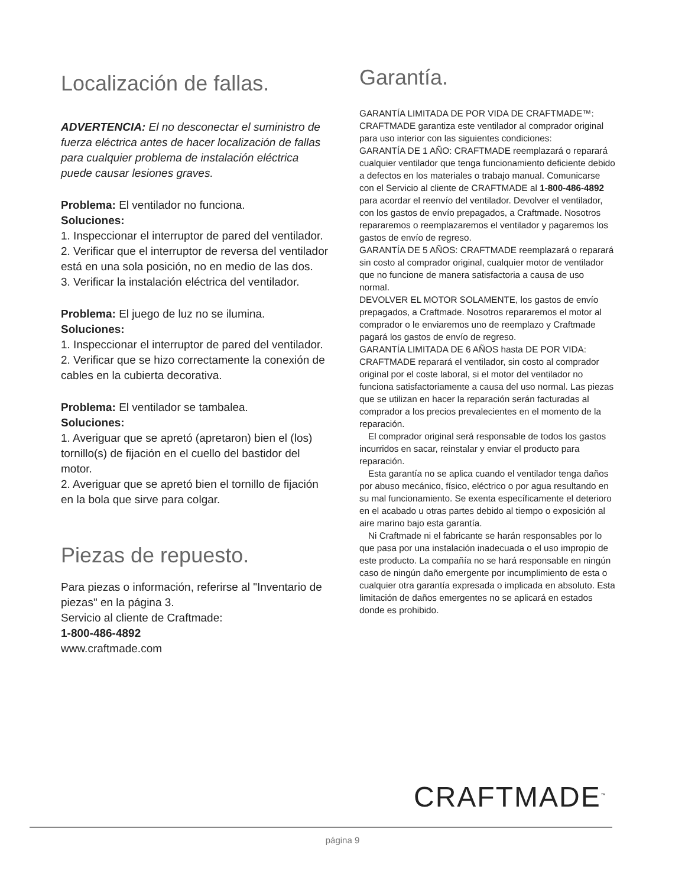Localización de fallas.
ADVERTENCIA: El no desconectar el suministro de fuerza eléctrica antes de hacer localización de fallas para cualquier problema de instalación eléctrica puede causar lesiones graves.
Problema: El ventilador no funciona.
Soluciones:
1. Inspeccionar el interruptor de pared del ventilador.
2. Verificar que el interruptor de reversa del ventilador está en una sola posición, no en medio de las dos.
3. Verificar la instalación eléctrica del ventilador.
Problema: El juego de luz no se ilumina.
Soluciones:
1. Inspeccionar el interruptor de pared del ventilador.
2. Verificar que se hizo correctamente la conexión de cables en la cubierta decorativa.
Problema: El ventilador se tambalea.
Soluciones:
1. Averiguar que se apretó (apretaron) bien el (los) tornillo(s) de fijación en el cuello del bastidor del motor.
2. Averiguar que se apretó bien el tornillo de fijación en la bola que sirve para colgar.
Piezas de repuesto.
Para piezas o información, referirse al "Inventario de piezas" en la página 3.
Servicio al cliente de Craftmade:
1-800-486-4892
www.craftmade.com
Garantía.
GARANTÍA LIMITADA DE POR VIDA DE CRAFTMADE™: CRAFTMADE garantiza este ventilador al comprador original para uso interior con las siguientes condiciones:
GARANTÍA DE 1 AÑO: CRAFTMADE reemplazará o reparará cualquier ventilador que tenga funcionamiento deficiente debido a defectos en los materiales o trabajo manual. Comunicarse con el Servicio al cliente de CRAFTMADE al 1-800-486-4892 para acordar el reenvío del ventilador. Devolver el ventilador, con los gastos de envío prepagados, a Craftmade. Nosotros repararemos o reemplazaremos el ventilador y pagaremos los gastos de envío de regreso.
GARANTÍA DE 5 AÑOS: CRAFTMADE reemplazará o reparará sin costo al comprador original, cualquier motor de ventilador que no funcione de manera satisfactoria a causa de uso normal.
DEVOLVER EL MOTOR SOLAMENTE, los gastos de envío prepagados, a Craftmade. Nosotros repararemos el motor al comprador o le enviaremos uno de reemplazo y Craftmade pagará los gastos de envío de regreso.
GARANTÍA LIMITADA DE 6 AÑOS hasta DE POR VIDA: CRAFTMADE reparará el ventilador, sin costo al comprador original por el coste laboral, si el motor del ventilador no funciona satisfactoriamente a causa del uso normal. Las piezas que se utilizan en hacer la reparación serán facturadas al comprador a los precios prevalecientes en el momento de la reparación.
El comprador original será responsable de todos los gastos incurridos en sacar, reinstalar y enviar el producto para reparación.
Esta garantía no se aplica cuando el ventilador tenga daños por abuso mecánico, físico, eléctrico o por agua resultando en su mal funcionamiento. Se exenta específicamente el deterioro en el acabado u otras partes debido al tiempo o exposición al aire marino bajo esta garantía.
Ni Craftmade ni el fabricante se harán responsables por lo que pasa por una instalación inadecuada o el uso impropio de este producto. La compañía no se hará responsable en ningún caso de ningún daño emergente por incumplimiento de esta o cualquier otra garantía expresada o implicada en absoluto. Esta limitación de daños emergentes no se aplicará en estados donde es prohibido.
CRAFTMADE<sup>™</sup>
página 9